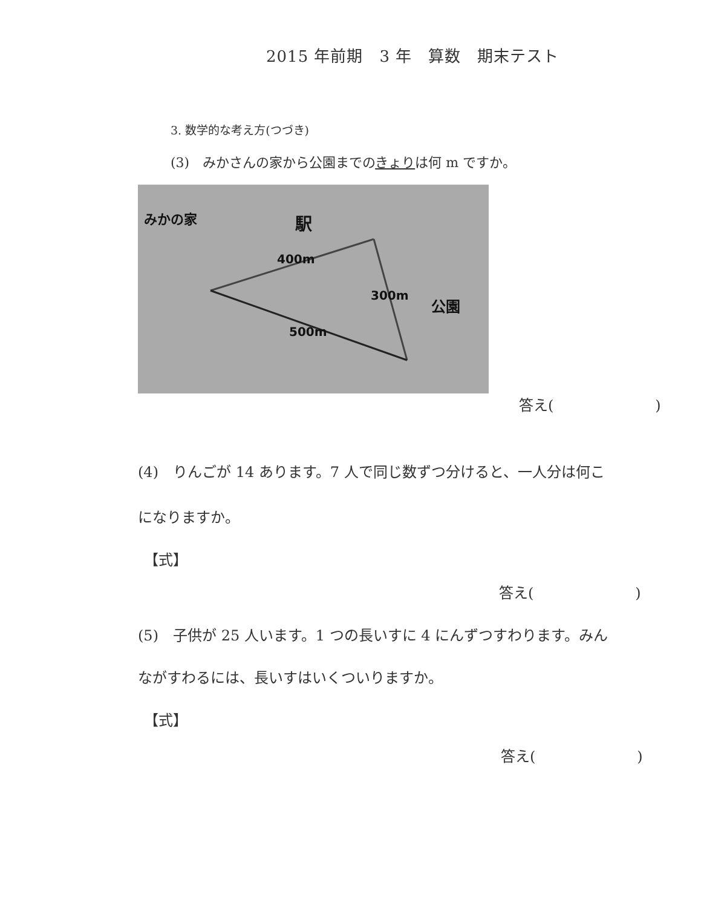2015 年前期　3 年　算数　期末テスト
3. 数学的な考え方(つづき)
(3)　みかさんの家から公園までのきょりは何 m ですか。
みかの家
駅
400m
300m
公園
500m
答え(　　　　　　　)
(4)　りんごが 14 あります。7 人で同じ数ずつ分けると、一人分は何こ
になりますか。
【式】
答え(　　　　　　　)
(5)　子供が 25 人います。1 つの長いすに 4 にんずつすわります。みん
ながすわるには、長いすはいくついりますか。
【式】
答え(　　　　　　　)